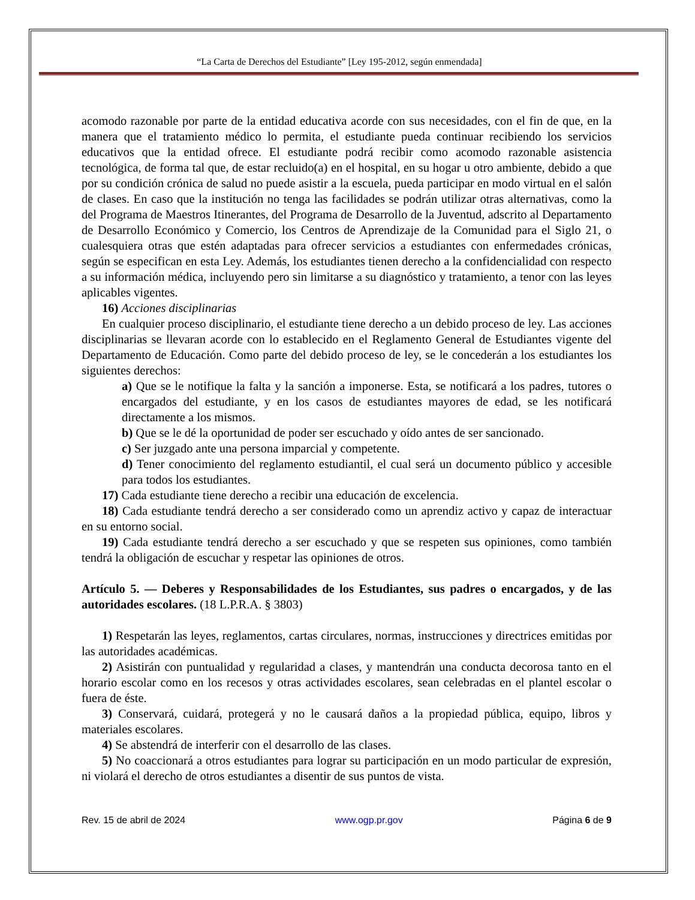“La Carta de Derechos del Estudiante” [Ley 195-2012, según enmendada]
acomodo razonable por parte de la entidad educativa acorde con sus necesidades, con el fin de que, en la manera que el tratamiento médico lo permita, el estudiante pueda continuar recibiendo los servicios educativos que la entidad ofrece. El estudiante podrá recibir como acomodo razonable asistencia tecnológica, de forma tal que, de estar recluido(a) en el hospital, en su hogar u otro ambiente, debido a que por su condición crónica de salud no puede asistir a la escuela, pueda participar en modo virtual en el salón de clases. En caso que la institución no tenga las facilidades se podrán utilizar otras alternativas, como la del Programa de Maestros Itinerantes, del Programa de Desarrollo de la Juventud, adscrito al Departamento de Desarrollo Económico y Comercio, los Centros de Aprendizaje de la Comunidad para el Siglo 21, o cualesquiera otras que estén adaptadas para ofrecer servicios a estudiantes con enfermedades crónicas, según se especifican en esta Ley. Además, los estudiantes tienen derecho a la confidencialidad con respecto a su información médica, incluyendo pero sin limitarse a su diagnóstico y tratamiento, a tenor con las leyes aplicables vigentes.
16) Acciones disciplinarias
En cualquier proceso disciplinario, el estudiante tiene derecho a un debido proceso de ley. Las acciones disciplinarias se llevaran acorde con lo establecido en el Reglamento General de Estudiantes vigente del Departamento de Educación. Como parte del debido proceso de ley, se le concederán a los estudiantes los siguientes derechos:
a) Que se le notifique la falta y la sanción a imponerse. Esta, se notificará a los padres, tutores o encargados del estudiante, y en los casos de estudiantes mayores de edad, se les notificará directamente a los mismos.
b) Que se le dé la oportunidad de poder ser escuchado y oído antes de ser sancionado.
c) Ser juzgado ante una persona imparcial y competente.
d) Tener conocimiento del reglamento estudiantil, el cual será un documento público y accesible para todos los estudiantes.
17) Cada estudiante tiene derecho a recibir una educación de excelencia.
18) Cada estudiante tendrá derecho a ser considerado como un aprendiz activo y capaz de interactuar en su entorno social.
19) Cada estudiante tendrá derecho a ser escuchado y que se respeten sus opiniones, como también tendrá la obligación de escuchar y respetar las opiniones de otros.
Artículo 5. — Deberes y Responsabilidades de los Estudiantes, sus padres o encargados, y de las autoridades escolares. (18 L.P.R.A. § 3803)
1) Respetarán las leyes, reglamentos, cartas circulares, normas, instrucciones y directrices emitidas por las autoridades académicas.
2) Asistirán con puntualidad y regularidad a clases, y mantendrán una conducta decorosa tanto en el horario escolar como en los recesos y otras actividades escolares, sean celebradas en el plantel escolar o fuera de éste.
3) Conservará, cuidará, protegerá y no le causará daños a la propiedad pública, equipo, libros y materiales escolares.
4) Se abstendrá de interferir con el desarrollo de las clases.
5) No coaccionará a otros estudiantes para lograr su participación en un modo particular de expresión, ni violará el derecho de otros estudiantes a disentir de sus puntos de vista.
Rev. 15 de abril de 2024 www.ogp.pr.gov Página 6 de 9